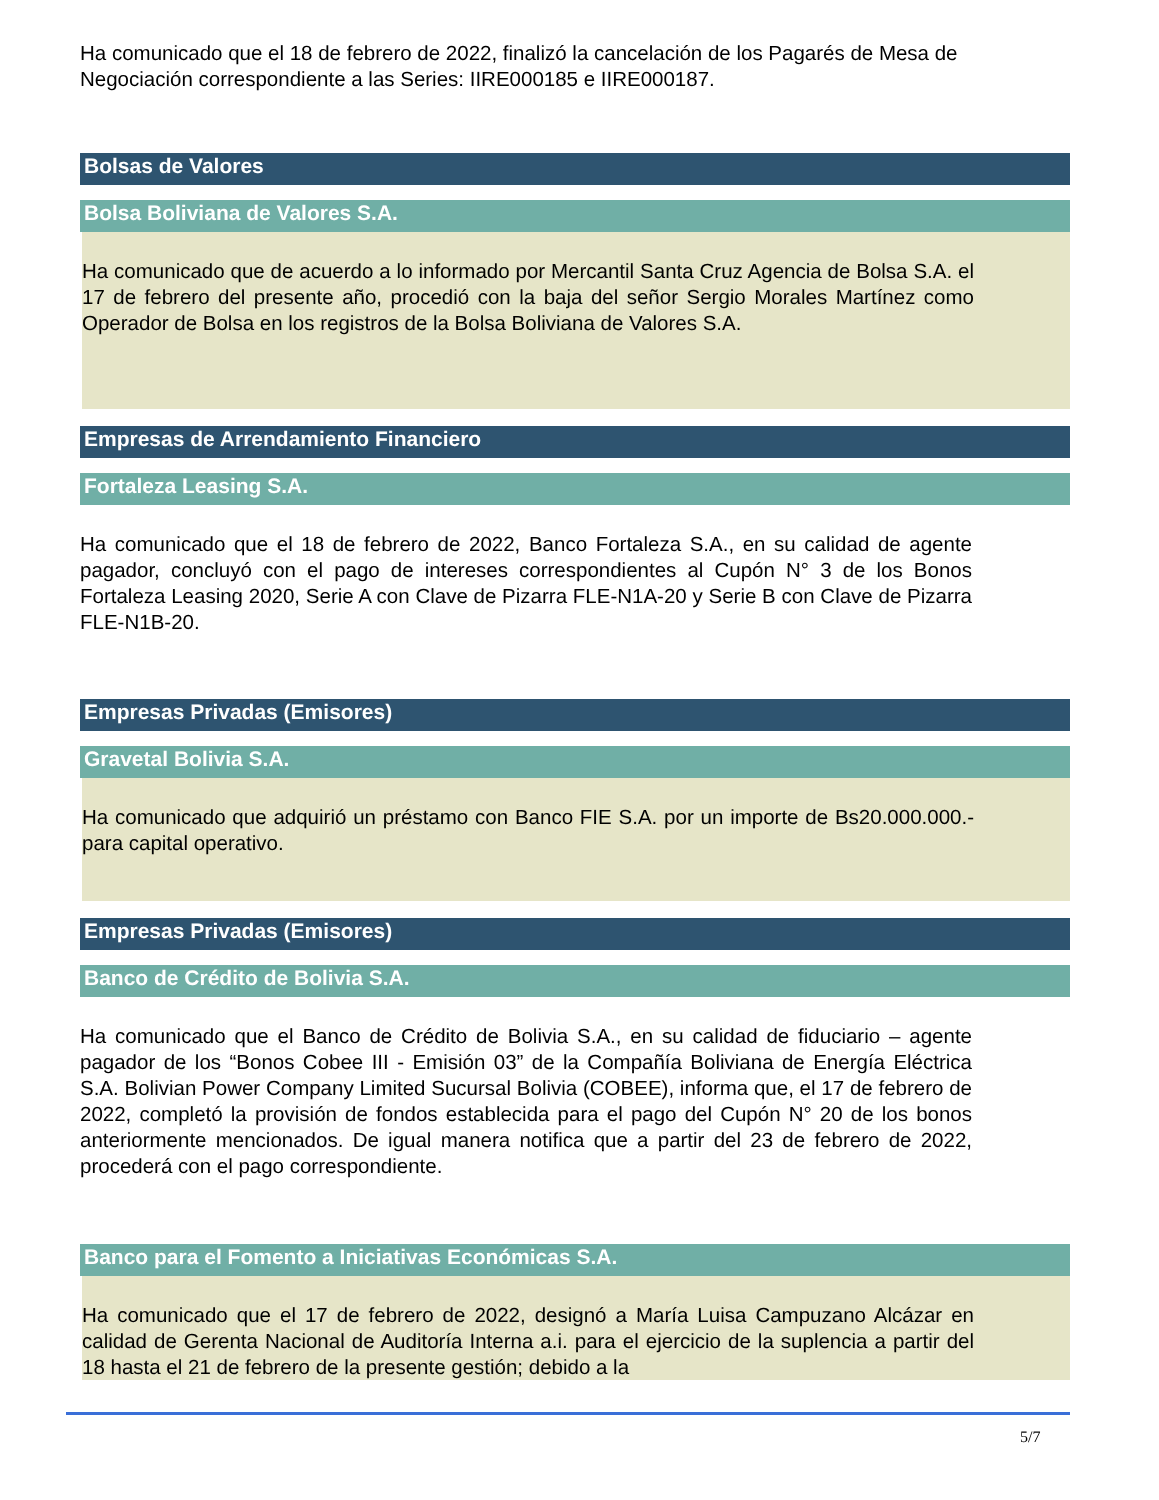Ha comunicado que el 18 de febrero de 2022, finalizó la cancelación de los Pagarés de Mesa de Negociación correspondiente a las Series: IIRE000185 e IIRE000187.
Bolsas de Valores
Bolsa Boliviana de Valores S.A.
Ha comunicado que de acuerdo a lo informado por Mercantil Santa Cruz Agencia de Bolsa S.A. el 17 de febrero del presente año, procedió con la baja del señor Sergio Morales Martínez como Operador de Bolsa en los registros de la Bolsa Boliviana de Valores S.A.
Empresas de Arrendamiento Financiero
Fortaleza Leasing S.A.
Ha comunicado que el 18 de febrero de 2022, Banco Fortaleza S.A., en su calidad de agente pagador, concluyó con el pago de intereses correspondientes al Cupón N° 3 de los Bonos Fortaleza Leasing 2020, Serie A con Clave de Pizarra FLE-N1A-20 y Serie B con Clave de Pizarra FLE-N1B-20.
Empresas Privadas (Emisores)
Gravetal Bolivia S.A.
Ha comunicado que adquirió un préstamo con Banco FIE S.A. por un importe de Bs20.000.000.- para capital operativo.
Empresas Privadas (Emisores)
Banco de Crédito de Bolivia S.A.
Ha comunicado que el Banco de Crédito de Bolivia S.A., en su calidad de fiduciario – agente pagador de los “Bonos Cobee III - Emisión 03” de la Compañía Boliviana de Energía Eléctrica S.A. Bolivian Power Company Limited Sucursal Bolivia (COBEE), informa que, el 17 de febrero de 2022, completó la provisión de fondos establecida para el pago del Cupón N° 20 de los bonos anteriormente mencionados. De igual manera notifica que a partir del 23 de febrero de 2022, procederá con el pago correspondiente.
Banco para el Fomento a Iniciativas Económicas S.A.
Ha comunicado que el 17 de febrero de 2022, designó a María Luisa Campuzano Alcázar en calidad de Gerenta Nacional de Auditoría Interna a.i. para el ejercicio de la suplencia a partir del 18 hasta el 21 de febrero de la presente gestión; debido a la
5/7